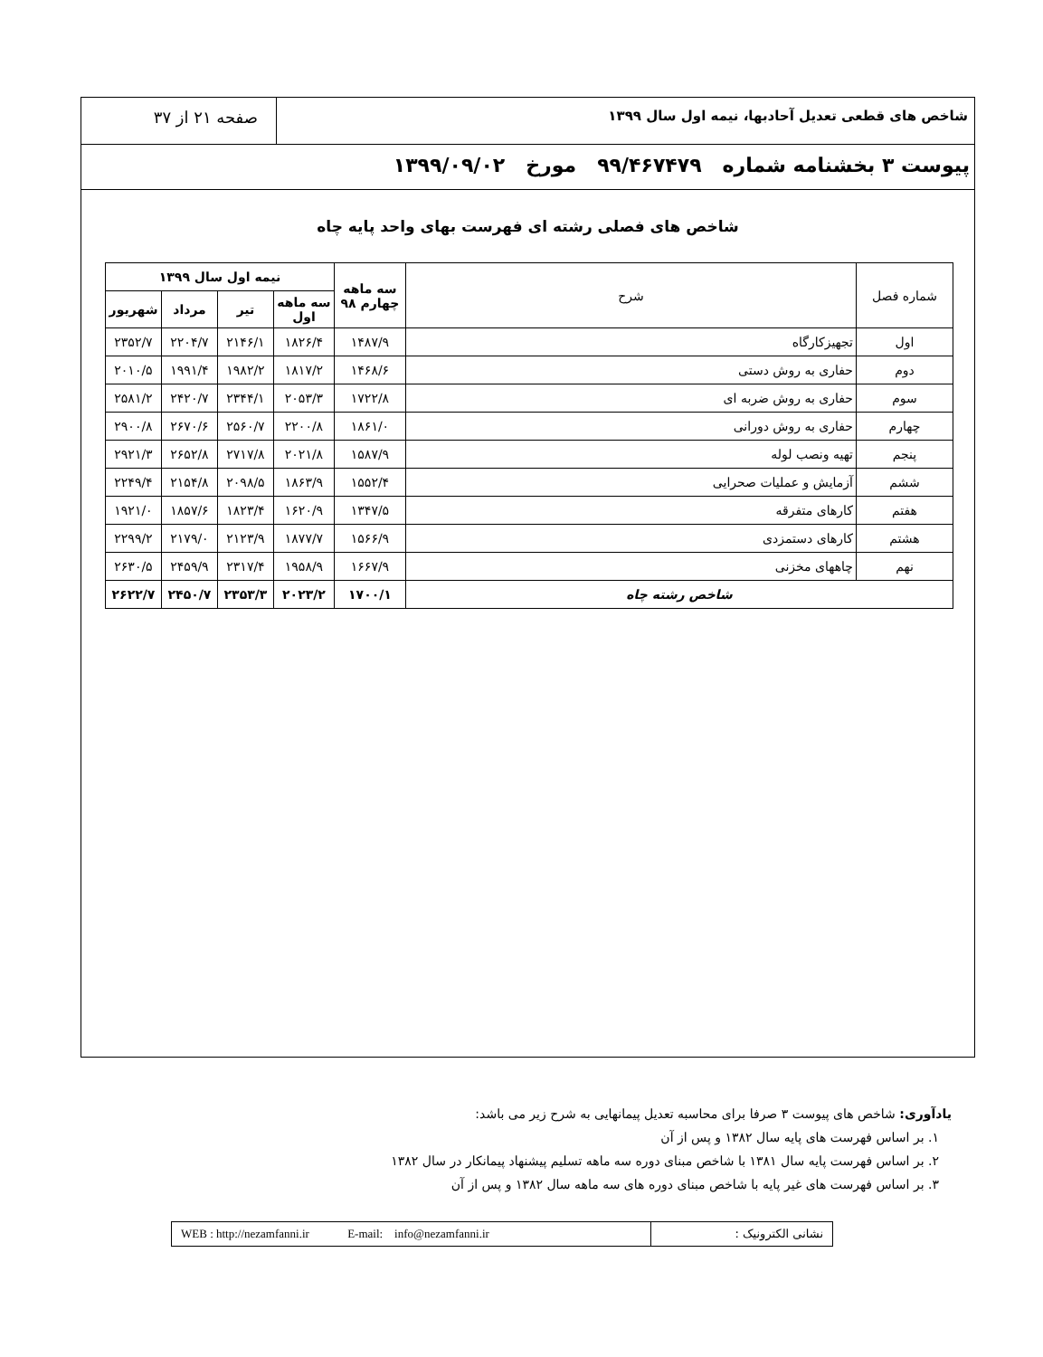شاخص های قطعی تعدیل آحادبها، نیمه اول سال ۱۳۹۹
صفحه ۲۱ از ۳۷
پیوست ۳ بخشنامه شماره ۹۹/۴۶۷۴۷۹ مورخ ۱۳۹۹/۰۹/۰۲
شاخص های فصلی رشته ای فهرست بهای واحد پایه چاه
| شماره فصل | شرح | سه ماهه چهارم ۹۸ | نیمه اول سال ۱۳۹۹ | | | |
| --- | --- | --- | --- | --- | --- | --- |
| | | | سه ماهه اول | تیر | مرداد | شهریور |
| اول | تجهیزکارگاه | ۱۴۸۷/۹ | ۱۸۲۶/۴ | ۲۱۴۶/۱ | ۲۲۰۴/۷ | ۲۳۵۲/۷ |
| دوم | حفاری به روش دستی | ۱۴۶۸/۶ | ۱۸۱۷/۲ | ۱۹۸۲/۲ | ۱۹۹۱/۴ | ۲۰۱۰/۵ |
| سوم | حفاری به روش ضربه ای | ۱۷۲۲/۸ | ۲۰۵۳/۳ | ۲۳۴۴/۱ | ۲۴۲۰/۷ | ۲۵۸۱/۲ |
| چهارم | حفاری به روش دورانی | ۱۸۶۱/۰ | ۲۲۰۰/۸ | ۲۵۶۰/۷ | ۲۶۷۰/۶ | ۲۹۰۰/۸ |
| پنجم | تهیه ونصب لوله | ۱۵۸۷/۹ | ۲۰۲۱/۸ | ۲۷۱۷/۸ | ۲۶۵۲/۸ | ۲۹۲۱/۳ |
| ششم | آزمایش و عملیات صحرایی | ۱۵۵۲/۴ | ۱۸۶۳/۹ | ۲۰۹۸/۵ | ۲۱۵۴/۸ | ۲۲۴۹/۴ |
| هفتم | کارهای متفرقه | ۱۳۴۷/۵ | ۱۶۲۰/۹ | ۱۸۲۳/۴ | ۱۸۵۷/۶ | ۱۹۲۱/۰ |
| هشتم | کارهای دستمزدی | ۱۵۶۶/۹ | ۱۸۷۷/۷ | ۲۱۲۳/۹ | ۲۱۷۹/۰ | ۲۲۹۹/۲ |
| نهم | چاههای مخزنی | ۱۶۶۷/۹ | ۱۹۵۸/۹ | ۲۳۱۷/۴ | ۲۴۵۹/۹ | ۲۶۳۰/۵ |
| شاخص رشته چاه | | ۱۷۰۰/۱ | ۲۰۲۳/۲ | ۲۳۵۳/۳ | ۲۴۵۰/۷ | ۲۶۲۲/۷ |
یادآوری: شاخص های پیوست ۳ صرفا برای محاسبه تعدیل پیمانهایی به شرح زیر می باشد:
۱. بر اساس فهرست های پایه سال ۱۳۸۲ و پس از آن
۲. بر اساس فهرست پایه سال ۱۳۸۱ با شاخص مبنای دوره سه ماهه تسلیم پیشنهاد پیمانکار در سال ۱۳۸۲
۳. بر اساس فهرست های غیر پایه با شاخص مبنای دوره های سه ماهه سال ۱۳۸۲ و پس از آن
نشانی الکترونیک : WEB : http://nezamfanni.ir E-mail: info@nezamfanni.ir